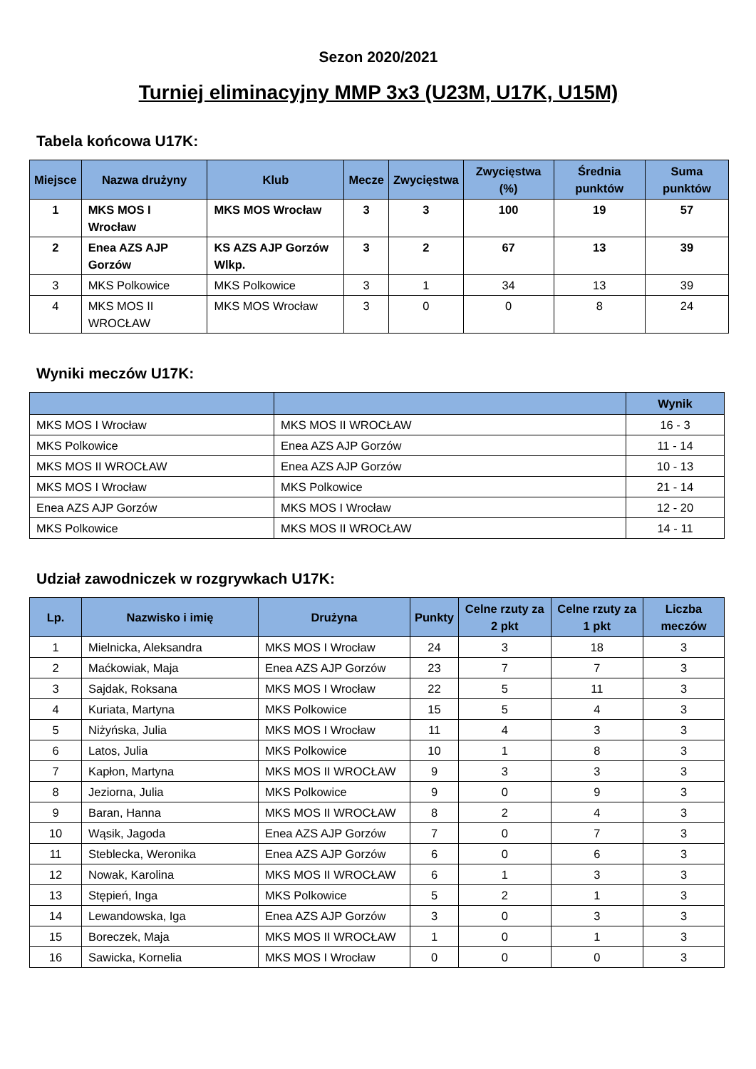Sezon 2020/2021
Turniej eliminacyjny MMP 3x3 (U23M, U17K, U15M)
Tabela końcowa U17K:
| Miejsce | Nazwa drużyny | Klub | Mecze | Zwycięstwa | Zwycięstwa (%) | Średnia punktów | Suma punktów |
| --- | --- | --- | --- | --- | --- | --- | --- |
| 1 | MKS MOS I Wrocław | MKS MOS Wrocław | 3 | 3 | 100 | 19 | 57 |
| 2 | Enea AZS AJP Gorzów | KS AZS AJP Gorzów Wlkp. | 3 | 2 | 67 | 13 | 39 |
| 3 | MKS Polkowice | MKS Polkowice | 3 | 1 | 34 | 13 | 39 |
| 4 | MKS MOS II WROCŁAW | MKS MOS Wrocław | 3 | 0 | 0 | 8 | 24 |
Wyniki meczów U17K:
| | | Wynik |
| --- | --- | --- |
| MKS MOS I Wrocław | MKS MOS II WROCŁAW | 16 - 3 |
| MKS Polkowice | Enea AZS AJP Gorzów | 11 - 14 |
| MKS MOS II WROCŁAW | Enea AZS AJP Gorzów | 10 - 13 |
| MKS MOS I Wrocław | MKS Polkowice | 21 - 14 |
| Enea AZS AJP Gorzów | MKS MOS I Wrocław | 12 - 20 |
| MKS Polkowice | MKS MOS II WROCŁAW | 14 - 11 |
Udział zawodniczek w rozgrywkach U17K:
| Lp. | Nazwisko i imię | Drużyna | Punkty | Celne rzuty za 2 pkt | Celne rzuty za 1 pkt | Liczba meczów |
| --- | --- | --- | --- | --- | --- | --- |
| 1 | Mielnicka, Aleksandra | MKS MOS I Wrocław | 24 | 3 | 18 | 3 |
| 2 | Maćkowiak, Maja | Enea AZS AJP Gorzów | 23 | 7 | 7 | 3 |
| 3 | Sajdak, Roksana | MKS MOS I Wrocław | 22 | 5 | 11 | 3 |
| 4 | Kuriata, Martyna | MKS Polkowice | 15 | 5 | 4 | 3 |
| 5 | Niżyńska, Julia | MKS MOS I Wrocław | 11 | 4 | 3 | 3 |
| 6 | Latos, Julia | MKS Polkowice | 10 | 1 | 8 | 3 |
| 7 | Kapłon, Martyna | MKS MOS II WROCŁAW | 9 | 3 | 3 | 3 |
| 8 | Jeziorna, Julia | MKS Polkowice | 9 | 0 | 9 | 3 |
| 9 | Baran, Hanna | MKS MOS II WROCŁAW | 8 | 2 | 4 | 3 |
| 10 | Wąsik, Jagoda | Enea AZS AJP Gorzów | 7 | 0 | 7 | 3 |
| 11 | Steblecka, Weronika | Enea AZS AJP Gorzów | 6 | 0 | 6 | 3 |
| 12 | Nowak, Karolina | MKS MOS II WROCŁAW | 6 | 1 | 3 | 3 |
| 13 | Stępień, Inga | MKS Polkowice | 5 | 2 | 1 | 3 |
| 14 | Lewandowska, Iga | Enea AZS AJP Gorzów | 3 | 0 | 3 | 3 |
| 15 | Boreczek, Maja | MKS MOS II WROCŁAW | 1 | 0 | 1 | 3 |
| 16 | Sawicka, Kornelia | MKS MOS I Wrocław | 0 | 0 | 0 | 3 |